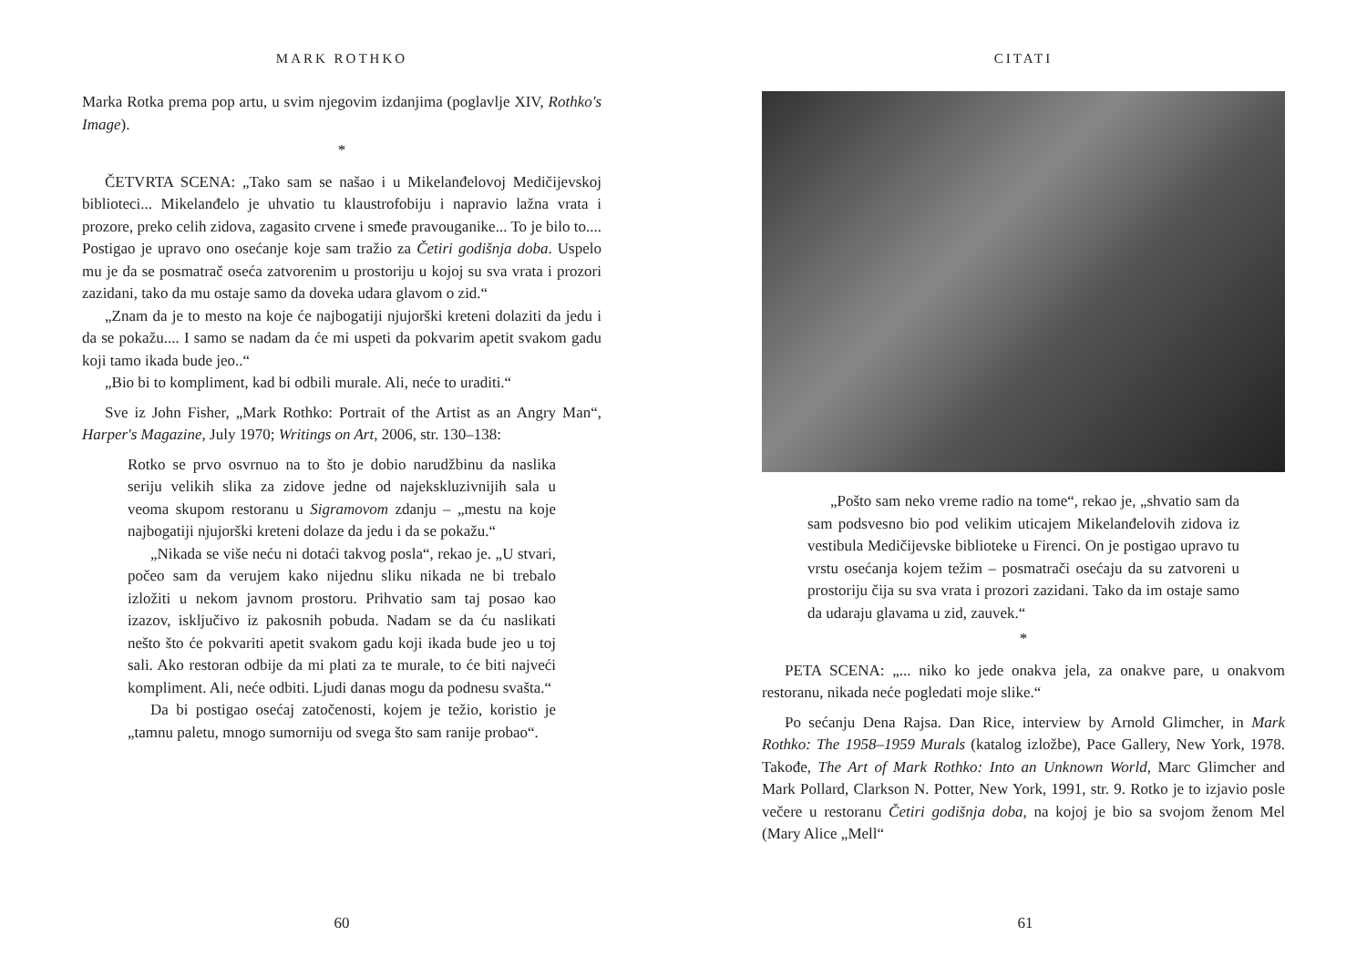MARK ROTHKO
Marka Rotka prema pop artu, u svim njegovim izdanjima (poglavlje XIV, Rothko's Image).
*
ČETVRTA SCENA: „Tako sam se našao i u Mikelanđelovoj Medičijevskoj biblioteci... Mikelanđelo je uhvatio tu klaustrofobiju i napravio lažna vrata i prozore, preko celih zidova, zagasito crvene i smeđe pravouganike... To je bilo to.... Postigao je upravo ono osećanje koje sam tražio za Četiri godišnja doba. Uspelo mu je da se posmatrač oseća zatvorenim u prostoriju u kojoj su sva vrata i prozori zazidani, tako da mu ostaje samo da doveka udara glavom o zid.“
„Znam da je to mesto na koje će najbogatiji njujorški kreteni dolaziti da jedu i da se pokažu.... I samo se nadam da će mi uspeti da pokvarim apetit svakom gadu koji tamo ikada bude jeo..“
„Bio bi to kompliment, kad bi odbili murale. Ali, neće to uraditi.“
Sve iz John Fisher, „Mark Rothko: Portrait of the Artist as an Angry Man“, Harper's Magazine, July 1970; Writings on Art, 2006, str. 130–138:
Rotko se prvo osvrnuo na to što je dobio narudžbinu da naslika seriju velikih slika za zidove jedne od najekskluzivnijih sala u veoma skupom restoranu u Sigramovom zdanju – „mestu na koje najbogatiji njujorški kreteni dolaze da jedu i da se pokažu.“
„Nikada se više neću ni dotaći takvog posla“, rekao je. „U stvari, počeo sam da verujem kako nijednu sliku nikada ne bi trebalo izložiti u nekom javnom prostoru. Prihvatio sam taj posao kao izazov, isključivo iz pakosnih pobuda. Nadam se da ću naslikati nešto što će pokvariti apetit svakom gadu koji ikada bude jeo u toj sali. Ako restoran odbije da mi plati za te murale, to će biti najveći kompliment. Ali, neće odbiti. Ljudi danas mogu da podnesu svašta.“
Da bi postigao osećaj zatočenosti, kojem je težio, koristio je „tamnu paletu, mnogo sumorniju od svega što sam ranije probao“.
60
CITATI
„Pošto sam neko vreme radio na tome“, rekao je, „shvatio sam da sam podsvesno bio pod velikim uticajem Mikelanđelovih zidova iz vestibula Medičijevske biblioteke u Firenci. On je postigao upravo tu vrstu osećanja kojem težim – posmatrači osećaju da su zatvoreni u prostoriju čija su sva vrata i prozori zazidani. Tako da im ostaje samo da udaraju glavama u zid, zauvek.“
*
PETA SCENA: „... niko ko jede onakva jela, za onakve pare, u onakvom restoranu, nikada neće pogledati moje slike.“
Po sećanju Dena Rajsa. Dan Rice, interview by Arnold Glimcher, in Mark Rothko: The 1958–1959 Murals (katalog izložbe), Pace Gallery, New York, 1978. Takođe, The Art of Mark Rothko: Into an Unknown World, Marc Glimcher and Mark Pollard, Clarkson N. Potter, New York, 1991, str. 9. Rotko je to izjavio posle večere u restoranu Četiri godišnja doba, na kojoj je bio sa svojom ženom Mel (Mary Alice „Mell“
61